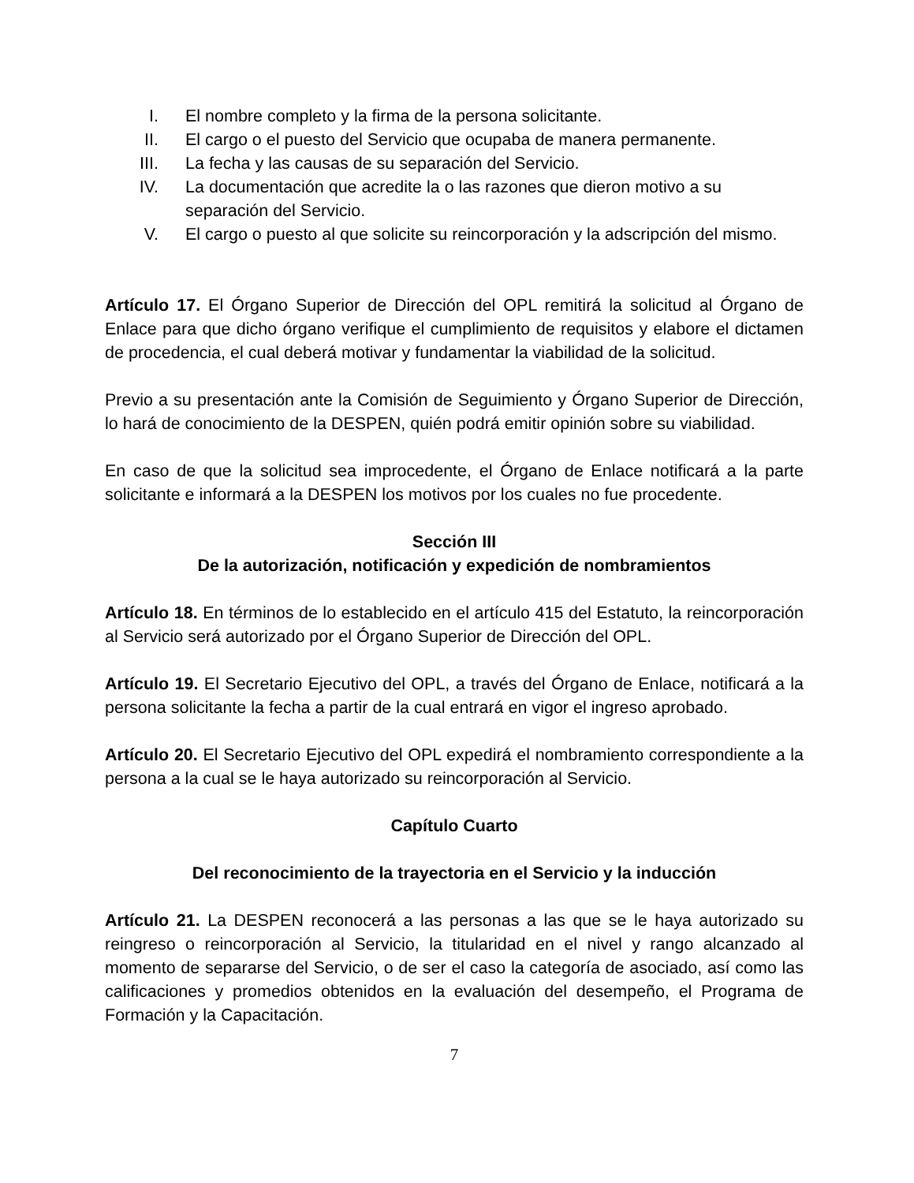I. El nombre completo y la firma de la persona solicitante.
II. El cargo o el puesto del Servicio que ocupaba de manera permanente.
III. La fecha y las causas de su separación del Servicio.
IV. La documentación que acredite la o las razones que dieron motivo a su separación del Servicio.
V. El cargo o puesto al que solicite su reincorporación y la adscripción del mismo.
Artículo 17. El Órgano Superior de Dirección del OPL remitirá la solicitud al Órgano de Enlace para que dicho órgano verifique el cumplimiento de requisitos y elabore el dictamen de procedencia, el cual deberá motivar y fundamentar la viabilidad de la solicitud.
Previo a su presentación ante la Comisión de Seguimiento y Órgano Superior de Dirección, lo hará de conocimiento de la DESPEN, quién podrá emitir opinión sobre su viabilidad.
En caso de que la solicitud sea improcedente, el Órgano de Enlace notificará a la parte solicitante e informará a la DESPEN los motivos por los cuales no fue procedente.
Sección III
De la autorización, notificación y expedición de nombramientos
Artículo 18. En términos de lo establecido en el artículo 415 del Estatuto, la reincorporación al Servicio será autorizado por el Órgano Superior de Dirección del OPL.
Artículo 19. El Secretario Ejecutivo del OPL, a través del Órgano de Enlace, notificará a la persona solicitante la fecha a partir de la cual entrará en vigor el ingreso aprobado.
Artículo 20. El Secretario Ejecutivo del OPL expedirá el nombramiento correspondiente a la persona a la cual se le haya autorizado su reincorporación al Servicio.
Capítulo Cuarto
Del reconocimiento de la trayectoria en el Servicio y la inducción
Artículo 21. La DESPEN reconocerá a las personas a las que se le haya autorizado su reingreso o reincorporación al Servicio, la titularidad en el nivel y rango alcanzado al momento de separarse del Servicio, o de ser el caso la categoría de asociado, así como las calificaciones y promedios obtenidos en la evaluación del desempeño, el Programa de Formación y la Capacitación.
7